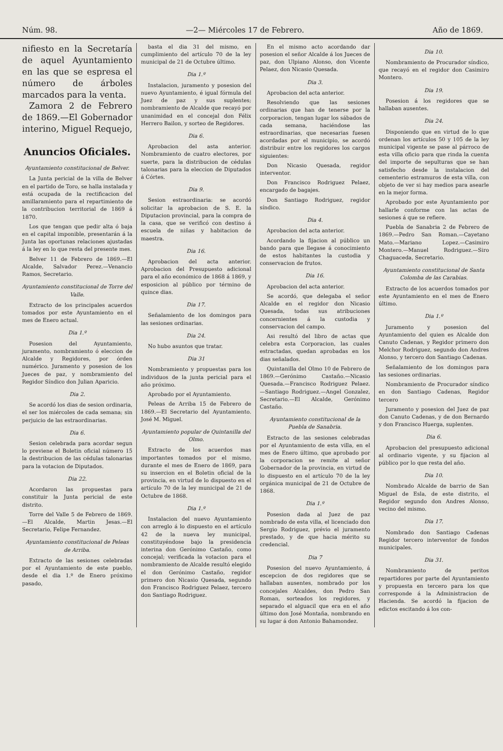Núm. 98. —2— Miércoles 17 de Febrero. Año de 1869.
nifiesto en la Secretaría de aquel Ayuntamiento en las que se espresa el número de árboles marcados para la venta.
Zamora 2 de Febrero de 1869.—El Gobernador interino, Miguel Requejo,
Anuncios Oficiales.
Ayuntamiento constitucional de Belver.
La Junta pericial de la villa de Belver en el partido de Toro, se halla instalada y está ocupada de la rectificacion del amillaramiento para el repartimiento de la contribucion territorial de 1869 á 1870.
Los que tengan que pedir alta ó baja en el capital imponible, presentarán á la Junta las oportunas relaciones ajustadas á la ley en lo que resta del presente mes.
Belver 11 de Febrero de 1869.—El Alcalde, Salvador Perez.—Venancio Ramos, Secretario.
Ayuntamiento constitucional de Torre del Valle.
Extracto de los principales acuerdos tomados por este Ayuntamiento en el mes de Enero actual.
Dia 1.º
Posesion del Ayuntamiento, juramento, nombramiento ó eleccion de Alcalde y Regidores, por órden numérico. Juramento y posesion de los Jueces de paz, y nombramiento del Regidor Síndico don Julian Aparicio.
Dia 2.
Se acordó los dias de sesion ordinaria, el ser los miércoles de cada semana; sin perjuicio de las estraordinarias.
Dia 6.
Sesion celebrada para acordar segun lo previene el Boletin oficial número 15 la destribucion de las cédulas talonarias para la votacion de Diputados.
Dia 22.
Acordaron las propuestas para constituir la Junta pericial de este distrito.
Torre del Valle 5 de Febrero de 1869.—El Alcalde, Martin Jesas.—El Secretario, Felipe Fernandez.
Ayuntamiento constitucional de Peleas de Arriba.
Extracto de las sesiones celebradas por el Ayuntamiento de este pueblo, desde el dia 1.º de Enero próximo pasado,
basta el dia 31 del mismo, en cumplimiento del artículo 70 de la ley municipal de 21 de Octubre último.
Dia 1.º
Instalacion, juramento y posesion del nuevo Ayuntamiento, é igual fórmula del Juez de paz y sus suplentes; nombramiento de Alcalde que recayó por unanimidad en el concejal don Félix Herrero Bailon, y sorteo de Regidores.
Dia 6.
Aprobacion del asta anterior. Nombramiento de cuatro electores, por suerte, para la distribucion de cédulas talonarias para la eleccion de Diputados á Córtes.
Dia 9.
Sesion estraordinaria: se acordó solicitar la aprobacion de S. E. la Diputacion provincial, para la compra de la casa, que se verificó con destino á escuela de niñas y habitacion de maestra.
Dia 16.
Aprobacion del acta anterior. Aprobacion del Presupuesto adicional para el año económico de 1868 á 1869, y esposicion al público por término de quince dias.
Dia 17.
Señalamiento de los domingos para las sesiones ordinarias.
Dia 24.
No hubo asuntos que tratar.
Dia 31
Nombramiento y propuestas para los individuos de la junta pericial para el año próximo.
Aprobado por el Ayuntamiento.
Peleas de Arriba 15 de Febrero de 1869.—El Secretario del Ayuntamiento. José M. Miguel.
Ayuntamiento popular de Quintanilla del Olmo.
Extracto de los acuerdos mas importantes tomados por el mismo, durante el mes de Enero de 1869, para su insercion en el Boletin oficial de la provincia, en virtud de lo dispuesto en el artículo 70 de la ley municipal de 21 de Octubre de 1868.
Dia 1.º
Instalacion del nuevo Ayuntamiento con arreglo á lo dispuesto en el artículo 42 de la nueva ley municipal, constituyéndose bajo la presidencia interina don Gerónimo Castaño, como concejal; verificada la votacion para el nombramiento de Alcalde resultó elegido el don Gerónimo Castaño, regidor primero don Nicasio Quesada, segundo don Francisco Rodriguez Pelaez, tercero don Santiago Rodriguez.
En el mismo acto acordando dar posesion el señor Alcalde á los Jueces de paz, don Ulpiano Alonso, don Vicente Pelaez, don Nicasio Quesada.
Dia 3.
Aprobacion del acta anterior.
Resolviendo que las sesiones ordinarias que han de tenerse por la corporacion, tengan lugar los sábados de cada semana, haciéndose las estraordinarias, que necesarias fuesen acordadas por el municipio, se acordó distribuir entre los regidores los cargos siguientes:
Don Nicasio Quesada, regidor interventor.
Don Francisco Rodriguez Pelaez, encargado de bagajes.
Don Santiago Rodriguez, regidor síndico.
Dia 4.
Aprobacion del acta anterior.
Acordando la fijacion al público un bando para que llegase á conocimiento de estos habitantes la custodia y conservacion de frutos.
Dia 16.
Aprobacion del acta anterior.
Se acordó, que delegaba el señor Alcalde en el regidor don Nicasio Quesada, todas sus atribuciones concernientes á la custodia y conservacion del campo.
Asi resultó del libro de actas que celebra esta Corporacion, las cuales estractadas, quedan aprobadas en los dias señalados.
Quintanilla del Olmo 10 de Febrero de 1869.—Gerónimo Castaño.—Nicasio Quesada.—Francisco Rodriguez Pelaez.—Santiago Rodriguez.—Angel Gonzalez, Secretario.—El Alcalde, Gerónimo Castaño.
Ayuntamiento constitucional de la Puebla de Sanabria.
Estracto de las sesiones celebradas por el Ayuntamiento de esta villa, en el mes de Enero último, que aprobado por la corporacion se remite al señor Gobernador de la provincia, en virtud de lo dispuesto en el artículo 70 de la ley orgánica municipal de 21 de Octubre de 1868.
Dia 1.º
Posesion dada al Juez de paz nombrado de esta villa, el licenciado don Sergio Rodriguez, prévio el juramento prestado, y de que hacia mérito su credencial.
Dia 7
Posesion del nuevo Ayuntamiento, á escepcion de dos regidores que se hallaban ausentes, nombrado por los concejales Alcaldes, don Pedro San Roman, sorteados los regidores, y separado el alguacil que era en el año último don José Montaña, nombrando en su lugar á don Antonio Bahamondez.
Dia 10.
Nombramiento de Procurador síndico, que recayó en el regidor don Casimiro Montero.
Dia 19.
Posesion á los regidores que se hallaban ausentes.
Dia 24.
Disponiendo que en virtud de lo que ordenan los artículos 50 y 105 de la ley municipal vigente se pase al párroco de esta villa oficio para que rinda la cuenta del importe de sepulturas que se han satisfecho desde la instalacion del cementerio estramuros de esta villa, con objeto de ver si hay medios para asearle en la mejor forma.
Aprobado por este Ayuntamiento por hallarle conforme con las actas de sesiones á que se refiere.
Puebla de Sanabria 2 de Febrero de 1869.—Pedro San Roman.—Cayetano Mato.—Mariano Lopez.—Casimiro Montero.—Manuel Rodriguez.—Siro Chaguaceda, Secretario.
Ayuntamiento constitucional de Santa Colomba de las Carabias.
Extracto de los acuerdos tomados por este Ayuntamiento en el mes de Enero último.
Dia 1.º
Juramento y posesion del Ayuntamiento del quien es Alcalde don Canuto Cadenas, y Regidor primero don Melchor Rodriguez, segundo don Andres Alonso, y tercero don Santiago Cadenas.
Señalamiento de los domingos para las sesiones ordinarias.
Nombramiento de Procurador síndico en don Santiago Cadenas, Regidor tercero
Juramento y posesion del Juez de paz don Canuto Cadenas, y de don Bernardo y don Francisco Huerga, suplentes.
Dia 6.
Aprobacion del presupuesto adicional al ordinario vigente, y su fijacion al público por lo que resta del año.
Dia 10.
Nombrado Alcalde de barrio de San Miguel de Esla, de este distrito, el Regidor segundo don Andres Alonso, vecino del mismo.
Dia 17.
Nombrado don Santiago Cadenas Regidor tercero interventor de fondos municipales.
Dia 31.
Nombramiento de peritos repartidores por parte del Ayuntamiento y propuesta en tercero para los que corresponde á la Administracion de Hacienda. Se acordó la fijacion de edictos escitando á los con-